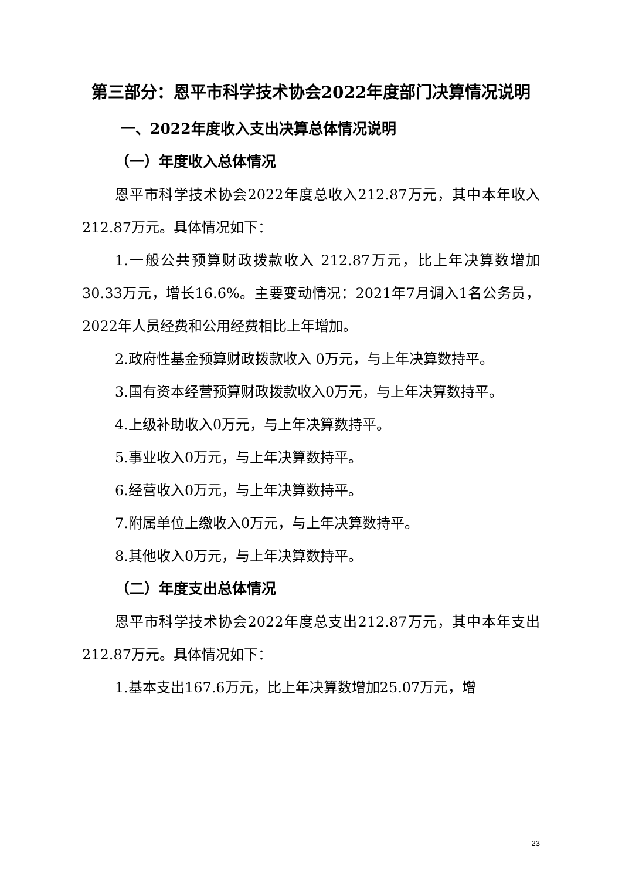第三部分：恩平市科学技术协会2022年度部门决算情况说明
一、2022年度收入支出决算总体情况说明
（一）年度收入总体情况
恩平市科学技术协会2022年度总收入212.87万元，其中本年收入212.87万元。具体情况如下：
1.一般公共预算财政拨款收入 212.87万元，比上年决算数增加30.33万元，增长16.6%。主要变动情况：2021年7月调入1名公务员，2022年人员经费和公用经费相比上年增加。
2.政府性基金预算财政拨款收入 0万元，与上年决算数持平。
3.国有资本经营预算财政拨款收入0万元，与上年决算数持平。
4.上级补助收入0万元，与上年决算数持平。
5.事业收入0万元，与上年决算数持平。
6.经营收入0万元，与上年决算数持平。
7.附属单位上缴收入0万元，与上年决算数持平。
8.其他收入0万元，与上年决算数持平。
（二）年度支出总体情况
恩平市科学技术协会2022年度总支出212.87万元，其中本年支出212.87万元。具体情况如下：
1.基本支出167.6万元，比上年决算数增加25.07万元，增
23